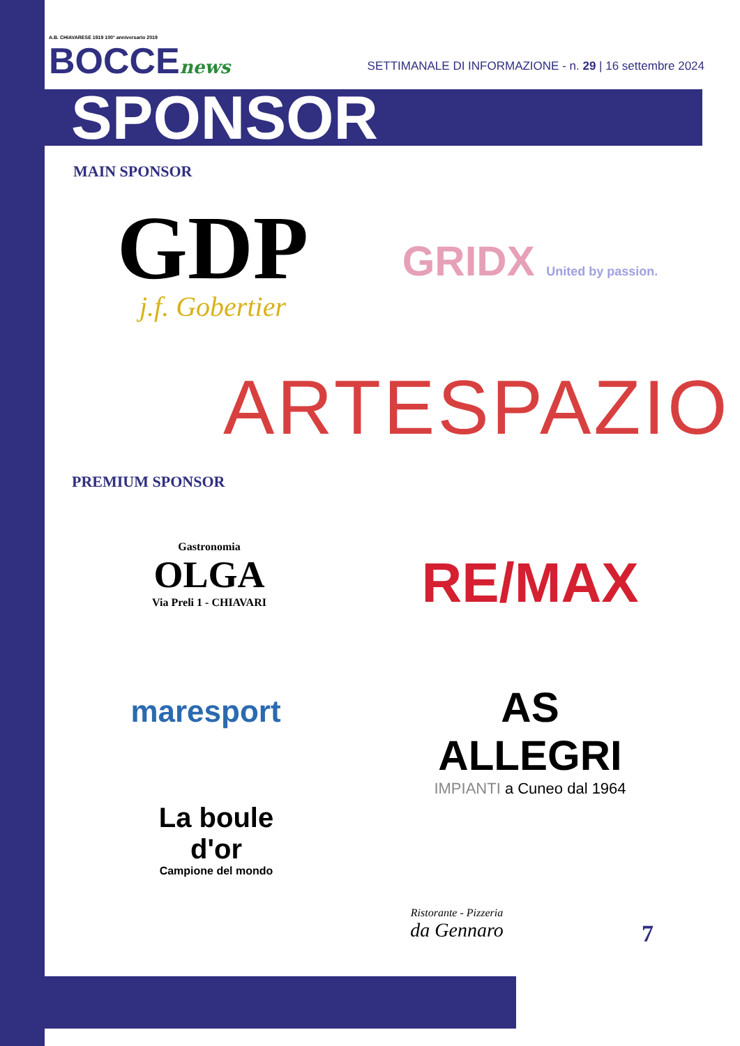A.B. CHIAVARESE 1919 100° anniversario 2019
BOCCEnews
SETTIMANALE DI INFORMAZIONE - n. 29 | 16 settembre 2024
SPONSOR
MAIN SPONSOR
GDP
j.f. Gobertier
GRIDX United by passion.
ARTESPAZIO
PREMIUM SPONSOR
Gastronomia
OLGA
Via Preli 1 - CHIAVARI
RE/MAX
maresport
AS ALLEGRI
IMPIANTI a Cuneo dal 1964
La boule d'or
Campione del mondo
Ristorante - Pizzeria
da Gennaro
7